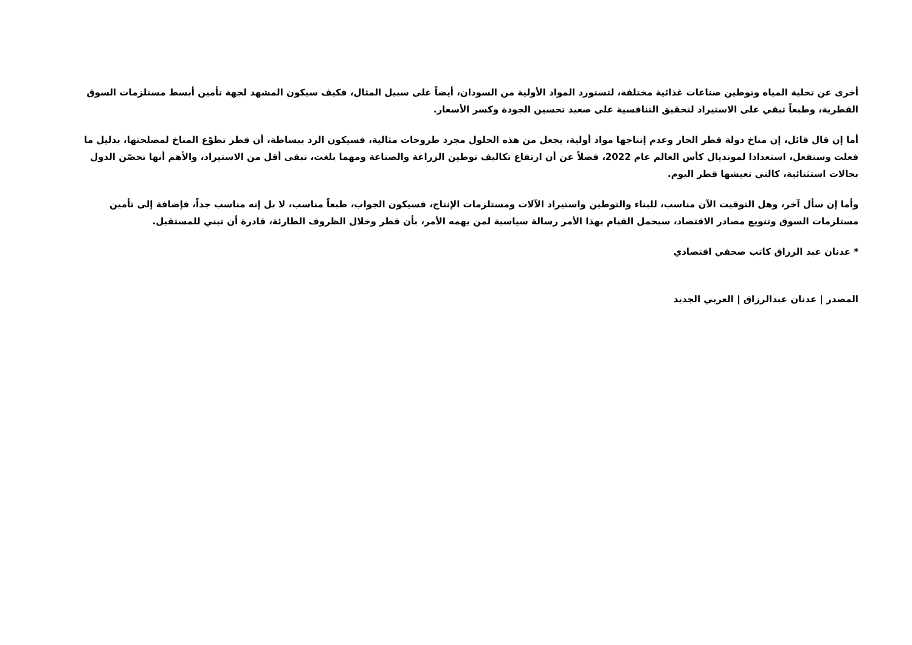أخرى عن تحلية المياه وتوطين صناعات غذائية مختلفة، لتستورد المواد الأولية من السودان، أيضاً على سبيل المثال، فكيف سيكون المشهد لجهة تأمين أبسط مستلزمات السوق القطرية، وطبعاً تبقي على الاستيراد لتحقيق التنافسية على صعيد تحسين الجودة وكسر الأسعار.
أما إن قال قائل، إن مناخ دولة قطر الحار وعدم إنتاجها مواد أولية، يجعل من هذه الحلول مجرد طروحات مثالية، فسيكون الرد ببساطة، أن قطر تطوّع المناخ لمصلحتها، بدليل ما فعلت وستفعل، استعدادا لمونديال كأس العالم عام 2022، فضلاً عن أن ارتفاع تكاليف توطين الزراعة والصناعة ومهما بلغت، تبقى أقل من الاستيراد، والأهم أنها تحصّن الدول بحالات استثنائية، كالتي تعيشها قطر اليوم.
وأما إن سأل آخر، وهل التوقيت الآن مناسب، للبناء والتوطين واستيراد الآلات ومستلزمات الإنتاج، فسيكون الجواب، طبعاً مناسب، لا بل إنه مناسب جداً، فإضافة إلى تأمين مستلزمات السوق وتنويع مصادر الاقتصاد، سيحمل القيام بهذا الأمر رسالة سياسية لمن يهمه الأمر، بأن قطر وخلال الظروف الطارئة، قادرة أن تبني للمستقبل.
* عدنان عبد الرزاق كاتب صحفي اقتصادي
المصدر | عدنان عبدالرزاق | العربي الجديد